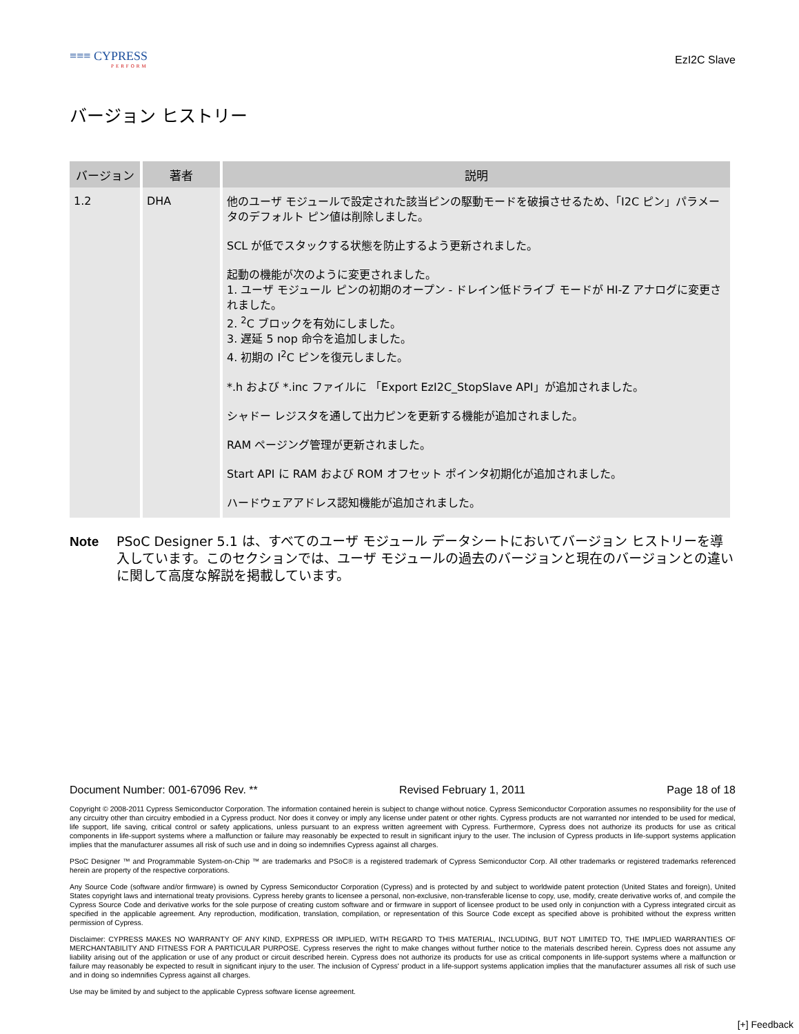≡≡≡ CYPRESS
PERFORM
EzI2C Slave
バージョン ヒストリー
| バージョン | 著者 | 説明 |
| --- | --- | --- |
| 1.2 | DHA | 他のユーザ モジュールで設定された該当ピンの駆動モードを破損させるため、「I2C ピン」パラメータのデフォルト ピン値は削除しました。 SCL が低でスタックする状態を防止するよう更新されました。 起動の機能が次のように変更されました。 1. ユーザ モジュール ピンの初期のオープン - ドレイン低ドライブ モードが HI-Z アナログに変更されました。 2. <sup>2</sup>C ブロックを有効にしました。 3. 遅延 5 nop 命令を追加しました。 4. 初期の I<sup>2</sup>C ピンを復元しました。 *.h および *.inc ファイルに 「Export EzI2C_StopSlave API」が追加されました。 シャドー レジスタを通して出力ピンを更新する機能が追加されました。 RAM ページング管理が更新されました。 Start API に RAM および ROM オフセット ポインタ初期化が追加されました。 ハードウェアアドレス認知機能が追加されました。 |
Note PSoC Designer 5.1 は、すべてのユーザ モジュール データシートにおいてバージョン ヒストリーを導入しています。このセクションでは、ユーザ モジュールの過去のバージョンと現在のバージョンとの違いに関して高度な解説を掲載しています。
Document Number: 001-67096 Rev. ** Revised February 1, 2011 Page 18 of 18
Copyright © 2008-2011 Cypress Semiconductor Corporation. The information contained herein is subject to change without notice. Cypress Semiconductor Corporation assumes no responsibility for the use of any circuitry other than circuitry embodied in a Cypress product. Nor does it convey or imply any license under patent or other rights. Cypress products are not warranted nor intended to be used for medical, life support, life saving, critical control or safety applications, unless pursuant to an express written agreement with Cypress. Furthermore, Cypress does not authorize its products for use as critical components in life-support systems where a malfunction or failure may reasonably be expected to result in significant injury to the user. The inclusion of Cypress products in life-support systems application implies that the manufacturer assumes all risk of such use and in doing so indemnifies Cypress against all charges.
PSoC Designer ™ and Programmable System-on-Chip ™ are trademarks and PSoC® is a registered trademark of Cypress Semiconductor Corp. All other trademarks or registered trademarks referenced herein are property of the respective corporations.
Any Source Code (software and/or firmware) is owned by Cypress Semiconductor Corporation (Cypress) and is protected by and subject to worldwide patent protection (United States and foreign), United States copyright laws and international treaty provisions. Cypress hereby grants to licensee a personal, non-exclusive, non-transferable license to copy, use, modify, create derivative works of, and compile the Cypress Source Code and derivative works for the sole purpose of creating custom software and or firmware in support of licensee product to be used only in conjunction with a Cypress integrated circuit as specified in the applicable agreement. Any reproduction, modification, translation, compilation, or representation of this Source Code except as specified above is prohibited without the express written permission of Cypress.
Disclaimer: CYPRESS MAKES NO WARRANTY OF ANY KIND, EXPRESS OR IMPLIED, WITH REGARD TO THIS MATERIAL, INCLUDING, BUT NOT LIMITED TO, THE IMPLIED WARRANTIES OF MERCHANTABILITY AND FITNESS FOR A PARTICULAR PURPOSE. Cypress reserves the right to make changes without further notice to the materials described herein. Cypress does not assume any liability arising out of the application or use of any product or circuit described herein. Cypress does not authorize its products for use as critical components in life-support systems where a malfunction or failure may reasonably be expected to result in significant injury to the user. The inclusion of Cypress' product in a life-support systems application implies that the manufacturer assumes all risk of such use and in doing so indemnifies Cypress against all charges.
Use may be limited by and subject to the applicable Cypress software license agreement.
[+] Feedback